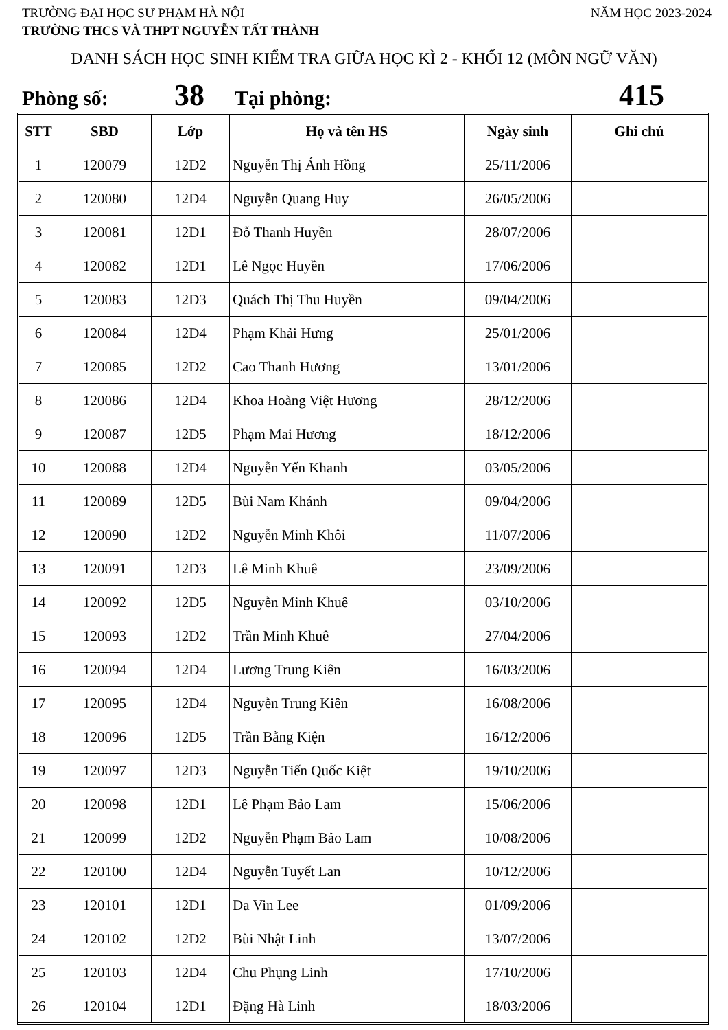TRƯỜNG ĐẠI HỌC SƯ PHẠM HÀ NỘI NĂM HỌC 2023-2024
TRƯỜNG THCS VÀ THPT NGUYỄN TẤT THÀNH
DANH SÁCH HỌC SINH KIỂM TRA GIỮA HỌC KÌ 2 - KHỐI 12 (MÔN NGỮ VĂN)
Phòng số: 38 Tại phòng: 415
| STT | SBD | Lớp | Họ và tên HS | Ngày sinh | Ghi chú |
| --- | --- | --- | --- | --- | --- |
| 1 | 120079 | 12D2 | Nguyễn Thị Ánh Hồng | 25/11/2006 | |
| 2 | 120080 | 12D4 | Nguyễn Quang Huy | 26/05/2006 | |
| 3 | 120081 | 12D1 | Đỗ Thanh Huyền | 28/07/2006 | |
| 4 | 120082 | 12D1 | Lê Ngọc Huyền | 17/06/2006 | |
| 5 | 120083 | 12D3 | Quách Thị Thu Huyền | 09/04/2006 | |
| 6 | 120084 | 12D4 | Phạm Khải Hưng | 25/01/2006 | |
| 7 | 120085 | 12D2 | Cao Thanh Hương | 13/01/2006 | |
| 8 | 120086 | 12D4 | Khoa Hoàng Việt Hương | 28/12/2006 | |
| 9 | 120087 | 12D5 | Phạm Mai Hương | 18/12/2006 | |
| 10 | 120088 | 12D4 | Nguyễn Yến Khanh | 03/05/2006 | |
| 11 | 120089 | 12D5 | Bùi Nam Khánh | 09/04/2006 | |
| 12 | 120090 | 12D2 | Nguyễn Minh Khôi | 11/07/2006 | |
| 13 | 120091 | 12D3 | Lê Minh Khuê | 23/09/2006 | |
| 14 | 120092 | 12D5 | Nguyễn Minh Khuê | 03/10/2006 | |
| 15 | 120093 | 12D2 | Trần Minh Khuê | 27/04/2006 | |
| 16 | 120094 | 12D4 | Lương Trung Kiên | 16/03/2006 | |
| 17 | 120095 | 12D4 | Nguyễn Trung Kiên | 16/08/2006 | |
| 18 | 120096 | 12D5 | Trần Bằng Kiện | 16/12/2006 | |
| 19 | 120097 | 12D3 | Nguyễn Tiến Quốc Kiệt | 19/10/2006 | |
| 20 | 120098 | 12D1 | Lê Phạm Bảo Lam | 15/06/2006 | |
| 21 | 120099 | 12D2 | Nguyễn Phạm Bảo Lam | 10/08/2006 | |
| 22 | 120100 | 12D4 | Nguyễn Tuyết Lan | 10/12/2006 | |
| 23 | 120101 | 12D1 | Da Vin Lee | 01/09/2006 | |
| 24 | 120102 | 12D2 | Bùi Nhật Linh | 13/07/2006 | |
| 25 | 120103 | 12D4 | Chu Phụng Linh | 17/10/2006 | |
| 26 | 120104 | 12D1 | Đặng Hà Linh | 18/03/2006 | |